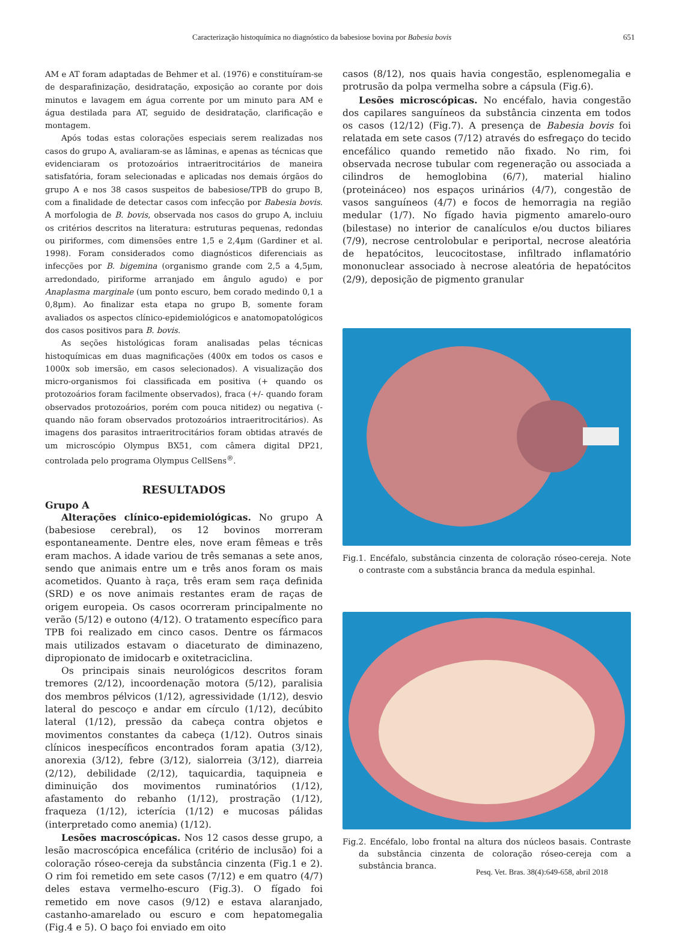Caracterização histoquímica no diagnóstico da babesiose bovina por Babesia bovis 651
AM e AT foram adaptadas de Behmer et al. (1976) e constituíram-se de desparafinização, desidratação, exposição ao corante por dois minutos e lavagem em água corrente por um minuto para AM e água destilada para AT, seguido de desidratação, clarificação e montagem.
Após todas estas colorações especiais serem realizadas nos casos do grupo A, avaliaram-se as lâminas, e apenas as técnicas que evidenciaram os protozoários intraeritrocitários de maneira satisfatória, foram selecionadas e aplicadas nos demais órgãos do grupo A e nos 38 casos suspeitos de babesiose/TPB do grupo B, com a finalidade de detectar casos com infecção por Babesia bovis. A morfologia de B. bovis, observada nos casos do grupo A, incluiu os critérios descritos na literatura: estruturas pequenas, redondas ou piriformes, com dimensões entre 1,5 e 2,4μm (Gardiner et al. 1998). Foram considerados como diagnósticos diferenciais as infecções por B. bigemina (organismo grande com 2,5 a 4,5μm, arredondado, piriforme arranjado em ângulo agudo) e por Anaplasma marginale (um ponto escuro, bem corado medindo 0,1 a 0,8μm). Ao finalizar esta etapa no grupo B, somente foram avaliados os aspectos clínico-epidemiológicos e anatomopatológicos dos casos positivos para B. bovis.
As seções histológicas foram analisadas pelas técnicas histoquímicas em duas magnificações (400x em todos os casos e 1000x sob imersão, em casos selecionados). A visualização dos micro-organismos foi classificada em positiva (+ quando os protozoários foram facilmente observados), fraca (+/- quando foram observados protozoários, porém com pouca nitidez) ou negativa (- quando não foram observados protozoários intraeritrocitários). As imagens dos parasitos intraeritrocitários foram obtidas através de um microscópio Olympus BX51, com câmera digital DP21, controlada pelo programa Olympus CellSens<sup>®</sup>.
RESULTADOS
Grupo A
Alterações clínico-epidemiológicas. No grupo A (babesiose cerebral), os 12 bovinos morreram espontaneamente. Dentre eles, nove eram fêmeas e três eram machos. A idade variou de três semanas a sete anos, sendo que animais entre um e três anos foram os mais acometidos. Quanto à raça, três eram sem raça definida (SRD) e os nove animais restantes eram de raças de origem europeia. Os casos ocorreram principalmente no verão (5/12) e outono (4/12). O tratamento específico para TPB foi realizado em cinco casos. Dentre os fármacos mais utilizados estavam o diaceturato de diminazeno, dipropionato de imidocarb e oxitetraciclina.
Os principais sinais neurológicos descritos foram tremores (2/12), incoordenação motora (5/12), paralisia dos membros pélvicos (1/12), agressividade (1/12), desvio lateral do pescoço e andar em círculo (1/12), decúbito lateral (1/12), pressão da cabeça contra objetos e movimentos constantes da cabeça (1/12). Outros sinais clínicos inespecíficos encontrados foram apatia (3/12), anorexia (3/12), febre (3/12), sialorreia (3/12), diarreia (2/12), debilidade (2/12), taquicardia, taquipneia e diminuição dos movimentos ruminatórios (1/12), afastamento do rebanho (1/12), prostração (1/12), fraqueza (1/12), icterícia (1/12) e mucosas pálidas (interpretado como anemia) (1/12).
Lesões macroscópicas. Nos 12 casos desse grupo, a lesão macroscópica encefálica (critério de inclusão) foi a coloração róseo-cereja da substância cinzenta (Fig.1 e 2). O rim foi remetido em sete casos (7/12) e em quatro (4/7) deles estava vermelho-escuro (Fig.3). O fígado foi remetido em nove casos (9/12) e estava alaranjado, castanho-amarelado ou escuro e com hepatomegalia (Fig.4 e 5). O baço foi enviado em oito
casos (8/12), nos quais havia congestão, esplenomegalia e protrusão da polpa vermelha sobre a cápsula (Fig.6).
Lesões microscópicas. No encéfalo, havia congestão dos capilares sanguíneos da substância cinzenta em todos os casos (12/12) (Fig.7). A presença de Babesia bovis foi relatada em sete casos (7/12) através do esfregaço do tecido encefálico quando remetido não fixado. No rim, foi observada necrose tubular com regeneração ou associada a cilindros de hemoglobina (6/7), material hialino (proteináceo) nos espaços urinários (4/7), congestão de vasos sanguíneos (4/7) e focos de hemorragia na região medular (1/7). No fígado havia pigmento amarelo-ouro (bilestase) no interior de canalículos e/ou ductos biliares (7/9), necrose centrolobular e periportal, necrose aleatória de hepatócitos, leucocitostase, infiltrado inflamatório mononuclear associado à necrose aleatória de hepatócitos (2/9), deposição de pigmento granular
Fig.1. Encéfalo, substância cinzenta de coloração róseo-cereja. Note o contraste com a substância branca da medula espinhal.
Fig.2. Encéfalo, lobo frontal na altura dos núcleos basais. Contraste da substância cinzenta de coloração róseo-cereja com a substância branca.
Pesq. Vet. Bras. 38(4):649-658, abril 2018